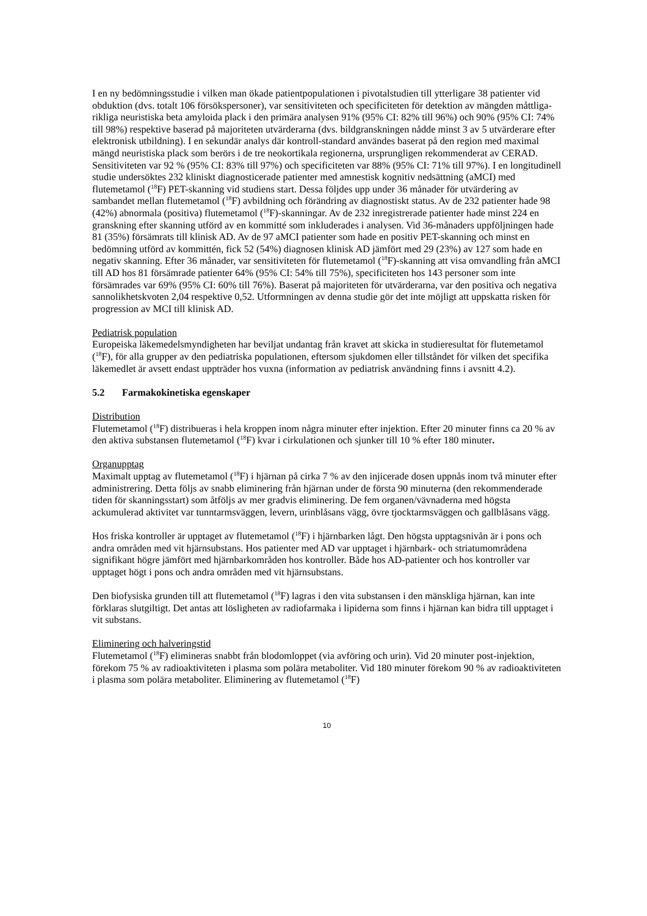I en ny bedömningsstudie i vilken man ökade patientpopulationen i pivotalstudien till ytterligare 38 patienter vid obduktion (dvs. totalt 106 försökspersoner), var sensitiviteten och specificiteten för detektion av mängden måttliga-rikliga neuristiska beta amyloida plack i den primära analysen 91% (95% CI: 82% till 96%) och 90% (95% CI: 74% till 98%) respektive baserad på majoriteten utvärderarna (dvs. bildgranskningen nådde minst 3 av 5 utvärderare efter elektronisk utbildning). I en sekundär analys där kontroll-standard användes baserat på den region med maximal mängd neuristiska plack som berörs i de tre neokortikala regionerna, ursprungligen rekommenderat av CERAD. Sensitiviteten var 92 % (95% CI: 83% till 97%) och specificiteten var 88% (95% CI: 71% till 97%). I en longitudinell studie undersöktes 232 kliniskt diagnosticerade patienter med amnestisk kognitiv nedsättning (aMCI) med flutemetamol (<sup>18</sup>F) PET-skanning vid studiens start. Dessa följdes upp under 36 månader för utvärdering av sambandet mellan flutemetamol (<sup>18</sup>F) avbildning och förändring av diagnostiskt status. Av de 232 patienter hade 98 (42%) abnormala (positiva) flutemetamol (<sup>18</sup>F)-skanningar. Av de 232 inregistrerade patienter hade minst 224 en granskning efter skanning utförd av en kommitté som inkluderades i analysen. Vid 36-månaders uppföljningen hade 81 (35%) försämrats till klinisk AD. Av de 97 aMCI patienter som hade en positiv PET-skanning och minst en bedömning utförd av kommittén, fick 52 (54%) diagnosen klinisk AD jämfört med 29 (23%) av 127 som hade en negativ skanning. Efter 36 månader, var sensitiviteten för flutemetamol (<sup>18</sup>F)-skanning att visa omvandling från aMCI till AD hos 81 försämrade patienter 64% (95% CI: 54% till 75%), specificiteten hos 143 personer som inte försämrades var 69% (95% CI: 60% till 76%). Baserat på majoriteten för utvärderarna, var den positiva och negativa sannolikhetskvoten 2,04 respektive 0,52. Utformningen av denna studie gör det inte möjligt att uppskatta risken för progression av MCI till klinisk AD.
Pediatrisk population
Europeiska läkemedelsmyndigheten har beviljat undantag från kravet att skicka in studieresultat för flutemetamol (<sup>18</sup>F), för alla grupper av den pediatriska populationen, eftersom sjukdomen eller tillståndet för vilken det specifika läkemedlet är avsett endast uppträder hos vuxna (information av pediatrisk användning finns i avsnitt 4.2).
5.2 Farmakokinetiska egenskaper
Distribution
Flutemetamol (<sup>18</sup>F) distribueras i hela kroppen inom några minuter efter injektion. Efter 20 minuter finns ca 20 % av den aktiva substansen flutemetamol (<sup>18</sup>F) kvar i cirkulationen och sjunker till 10 % efter 180 minuter.
Organupptag
Maximalt upptag av flutemetamol (<sup>18</sup>F) i hjärnan på cirka 7 % av den injicerade dosen uppnås inom två minuter efter administrering. Detta följs av snabb eliminering från hjärnan under de första 90 minuterna (den rekommenderade tiden för skanningsstart) som åtföljs av mer gradvis eliminering. De fem organen/vävnaderna med högsta ackumulerad aktivitet var tunntarmsväggen, levern, urinblåsans vägg, övre tjocktarmsväggen och gallblåsans vägg.
Hos friska kontroller är upptaget av flutemetamol (<sup>18</sup>F) i hjärnbarken lågt. Den högsta upptagsnivån är i pons och andra områden med vit hjärnsubstans. Hos patienter med AD var upptaget i hjärnbark- och striatumområdena signifikant högre jämfört med hjärnbarkområden hos kontroller. Både hos AD-patienter och hos kontroller var upptaget högt i pons och andra områden med vit hjärnsubstans.
Den biofysiska grunden till att flutemetamol (<sup>18</sup>F) lagras i den vita substansen i den mänskliga hjärnan, kan inte förklaras slutgiltigt. Det antas att lösligheten av radiofarmaka i lipiderna som finns i hjärnan kan bidra till upptaget i vit substans.
Eliminering och halveringstid
Flutemetamol (<sup>18</sup>F) elimineras snabbt från blodomloppet (via avföring och urin). Vid 20 minuter post-injektion, förekom 75 % av radioaktiviteten i plasma som polära metaboliter. Vid 180 minuter förekom 90 % av radioaktiviteten i plasma som polära metaboliter. Eliminering av flutemetamol (<sup>18</sup>F)
10